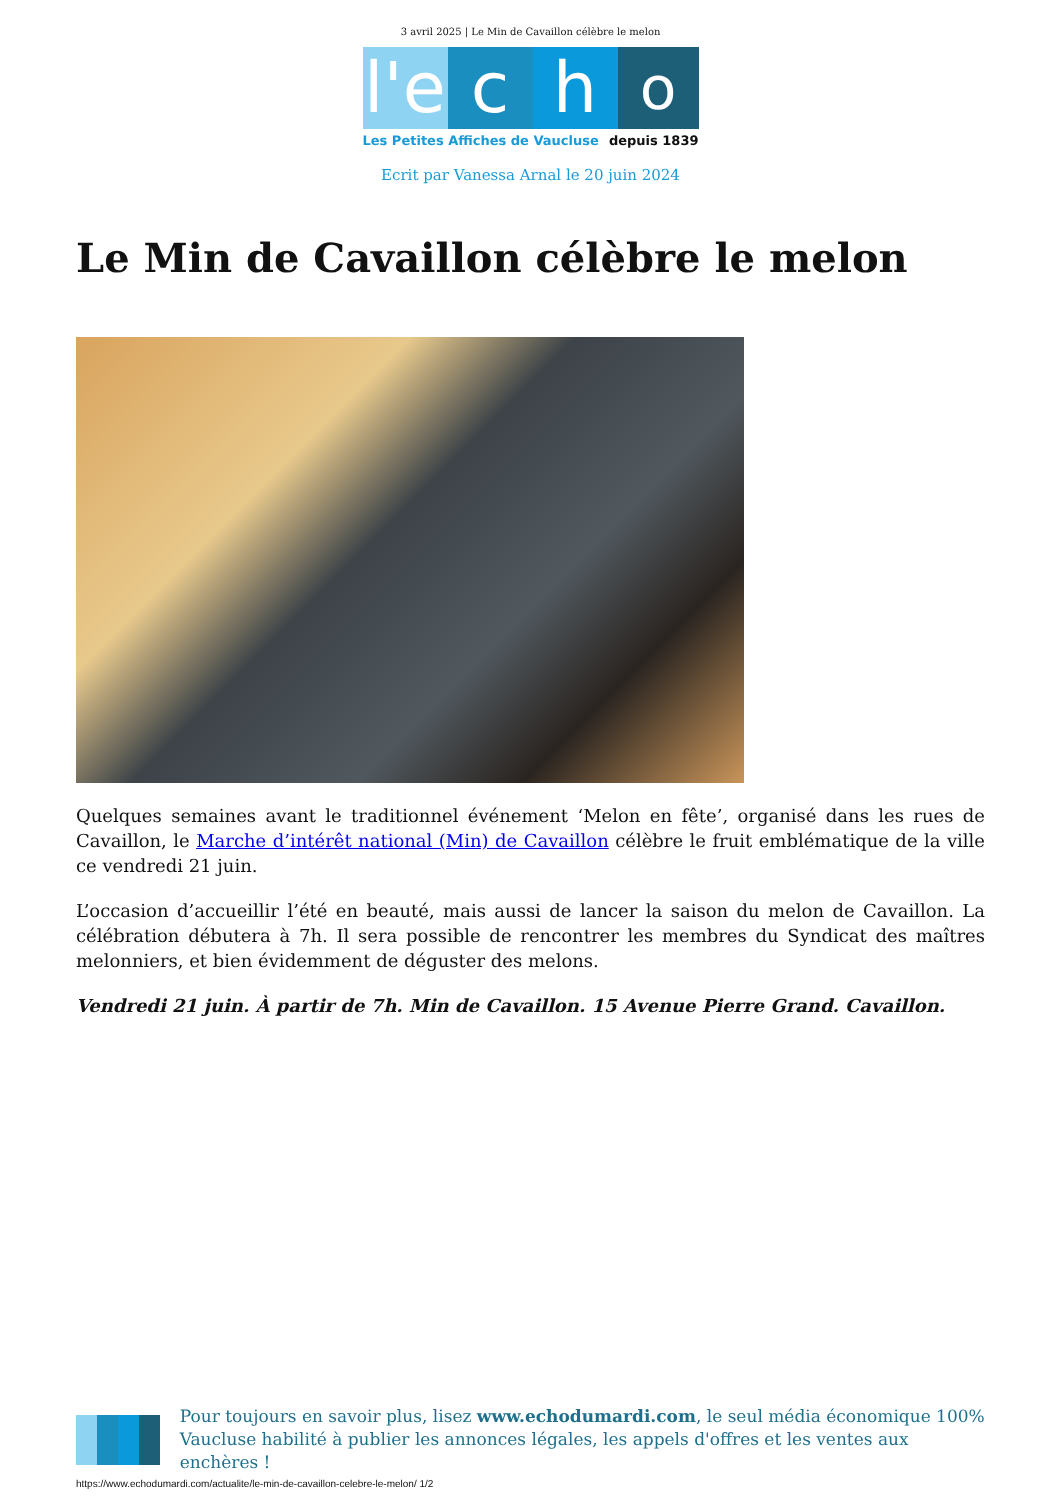3 avril 2025 | Le Min de Cavaillon célèbre le melon
l'e
c h
o
Les Petites Affiches de Vaucluse depuis 1839
Ecrit par Vanessa Arnal le 20 juin 2024
Le Min de Cavaillon célèbre le melon
Quelques semaines avant le traditionnel événement ‘Melon en fête’, organisé dans les rues de Cavaillon, le Marche d’intérêt national (Min) de Cavaillon célèbre le fruit emblématique de la ville ce vendredi 21 juin.
L’occasion d’accueillir l’été en beauté, mais aussi de lancer la saison du melon de Cavaillon. La célébration débutera à 7h. Il sera possible de rencontrer les membres du Syndicat des maîtres melonniers, et bien évidemment de déguster des melons.
Vendredi 21 juin. À partir de 7h. Min de Cavaillon. 15 Avenue Pierre Grand. Cavaillon.
Pour toujours en savoir plus, lisez www.echodumardi.com, le seul média économique 100% Vaucluse habilité à publier les annonces légales, les appels d'offres et les ventes aux enchères !
https://www.echodumardi.com/actualite/le-min-de-cavaillon-celebre-le-melon/ 1/2